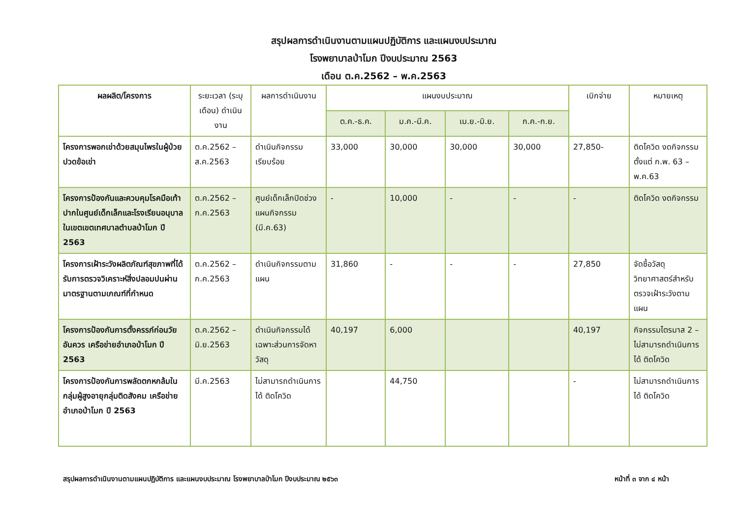สรุปผลการดำเนินงานตามแผนปฏิบัติการ และแผนงบประมาณ
โรงพยาบาลป่าโมก ปีงบประมาณ 2563
เดือน ต.ค.2562 – พ.ค.2563
| ผลผลิต/โครงการ | ระยะเวลา (ระบุเดือน) ดำเนินงาน | ผลการดำเนินงาน | แผนงบประมาณ | | | | เบิกจ่าย | หมายเหตุ |
| --- | --- | --- | --- | --- | --- | --- | --- | --- |
| | | | ต.ค.-ธ.ค. | ม.ค.-มี.ค. | เม.ย.-มิ.ย. | ก.ค.-ก.ย. | | |
| โครงการพอกเข่าด้วยสมุนไพรในผู้ป่วยปวดข้อเข่า | ต.ค.2562 – ส.ค.2563 | ดำเนินกิจกรรมเรียบร้อย | 33,000 | 30,000 | 30,000 | 30,000 | 27,850- | ติดโควิด งดกิจกรรมตั้งแต่ ก.พ. 63 – พ.ค.63 |
| โครงการป้องกันและควบคุมโรคมือเท้าปากในศูนย์เด็กเล็กและโรงเรียนอนุบาลในเขตเขตเทศบาลตำบลป่าโมก ปี 2563 | ต.ค.2562 – ก.ค.2563 | ศูนย์เด็กเล็กปิดช่วงแผนกิจกรรม (มี.ค.63) | - | 10,000 | - | - | - | ติดโควิด งดกิจกรรม |
| โครงการเฝ้าระวังผลิตภัณฑ์สุขภาพที่ได้รับการตรวจวิเคราะห์สิ่งปลอมปนผ่านมาตรฐานตามเกณฑ์ที่กำหนด | ต.ค.2562 – ก.ค.2563 | ดำเนินกิจกรรมตามแผน | 31,860 | - | - | - | 27,850 | จัดซื้อวัสดุวิทยาศาสตร์สำหรับตรวจเฝ้าระวังตามแผน |
| โครงการป้องกันการตั้งครรภ์ก่อนวัยอันควร เครือข่ายอำเภอป่าโมก ปี 2563 | ต.ค.2562 – มิ.ย.2563 | ดำเนินกิจกรรมได้เฉพาะส่วนการจัดหาวัสดุ | 40,197 | 6,000 | | | 40,197 | กิจกรรมไตรมาส 2 – ไม่สามารถดำเนินการได้ ติดโควิด |
| โครงการป้องกันการพลัดตกหกล้มในกลุ่มผู้สูงอายุกลุ่มติดสังคม เครือข่ายอำเภอป่าโมก ปี 2563 | มี.ค.2563 | ไม่สามารถดำเนินการได้ ติดโควิด | | 44,750 | | | - | ไม่สามารถดำเนินการได้ ติดโควิด |
สรุปผลการดำเนินงานตามแผนปฏิบัติการ และแผนงบประมาณ โรงพยาบาลป่าโมก ปีงบประมาณ ๒๕๖๓ หน้าที่ ๓ จาก ๔ หน้า